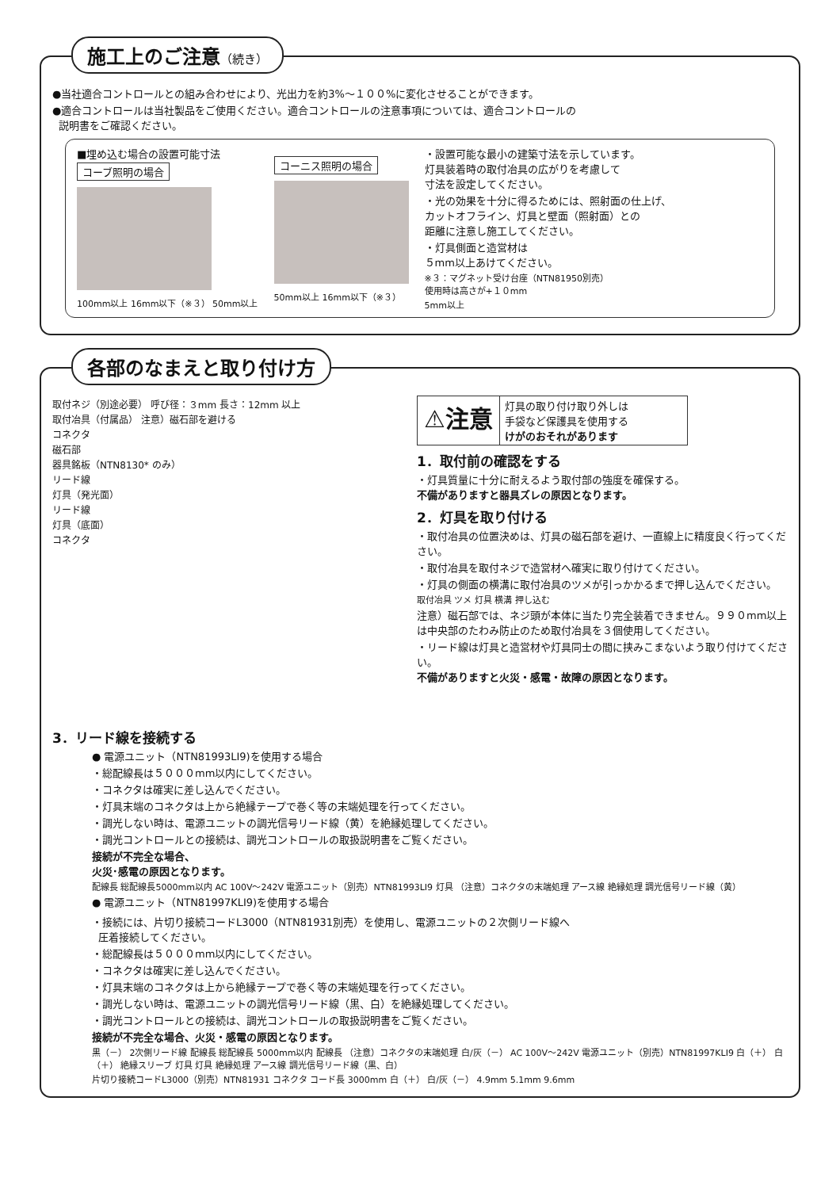施工上のご注意（続き）
●当社適合コントロールとの組み合わせにより、光出力を約3%～１００%に変化させることができます。
●適合コントロールは当社製品をご使用ください。適合コントロールの注意事項については、適合コントロールの
説明書をご確認ください。
■埋め込む場合の設置可能寸法
コーブ照明の場合
100mm以上 16mm以下（※３） 50mm以上
コーニス照明の場合
50mm以上 16mm以下（※３）
・設置可能な最小の建築寸法を示しています。
灯具装着時の取付冶具の広がりを考慮して
寸法を設定してください。
・光の効果を十分に得るためには、照射面の仕上げ、
カットオフライン、灯具と壁面（照射面）との
距離に注意し施工してください。
・灯具側面と造営材は
５mm以上あけてください。
※３：マグネット受け台座（NTN81950別売）
使用時は高さが+１０mm
5mm以上
各部のなまえと取り付け方
取付ネジ（別途必要） 呼び径：３mm 長さ：12mm 以上
取付冶具（付属品） 注意）磁石部を避ける
コネクタ
磁石部
器具銘板（NTN8130* のみ）
リード線
灯具（発光面）
リード線
灯具（底面）
コネクタ
⚠注意
灯具の取り付け取り外しは
手袋など保護具を使用する
けがのおそれがあります
1．取付前の確認をする
・灯具質量に十分に耐えるよう取付部の強度を確保する。
不備がありますと器具ズレの原因となります。
2．灯具を取り付ける
・取付冶具の位置決めは、灯具の磁石部を避け、一直線上に精度良く行ってください。
・取付冶具を取付ネジで造営材へ確実に取り付けてください。
・灯具の側面の横溝に取付冶具のツメが引っかかるまで押し込んでください。
取付冶具 ツメ 灯具 横溝 押し込む
注意）磁石部では、ネジ頭が本体に当たり完全装着できません。９９０mm以上は中央部のたわみ防止のため取付冶具を３個使用してください。
・リード線は灯具と造営材や灯具同士の間に挟みこまないよう取り付けてください。
不備がありますと火災・感電・故障の原因となります。
3．リード線を接続する
● 電源ユニット（NTN81993LI9)を使用する場合
・総配線長は５０００mm以内にしてください。
・コネクタは確実に差し込んでください。
・灯具末端のコネクタは上から絶縁テープで巻く等の末端処理を行ってください。
・調光しない時は、電源ユニットの調光信号リード線（黄）を絶縁処理してください。
・調光コントロールとの接続は、調光コントロールの取扱説明書をご覧ください。
接続が不完全な場合、
火災･感電の原因となります。
配線長 総配線長5000mm以内 AC 100V～242V 電源ユニット（別売）NTN81993LI9 灯具 （注意）コネクタの末端処理 アース線 絶縁処理 調光信号リード線（黄）
● 電源ユニット（NTN81997KLI9)を使用する場合
・接続には、片切り接続コードL3000（NTN81931別売）を使用し、電源ユニットの２次側リード線へ
圧着接続してください。
・総配線長は５０００mm以内にしてください。
・コネクタは確実に差し込んでください。
・灯具末端のコネクタは上から絶縁テープで巻く等の末端処理を行ってください。
・調光しない時は、電源ユニットの調光信号リード線（黒、白）を絶縁処理してください。
・調光コントロールとの接続は、調光コントロールの取扱説明書をご覧ください。
接続が不完全な場合、火災・感電の原因となります。
黒（－） 2次側リード線 配線長 総配線長 5000mm以内 配線長 （注意）コネクタの末端処理 白/灰（－） AC 100V～242V 電源ユニット（別売）NTN81997KLI9 白（＋） 白（＋） 絶縁スリーブ 灯具 灯具 絶縁処理 アース線 調光信号リード線（黒、白）
片切り接続コードL3000（別売）NTN81931 コネクタ コード長 3000mm 白（＋） 白/灰（－） 4.9mm 5.1mm 9.6mm